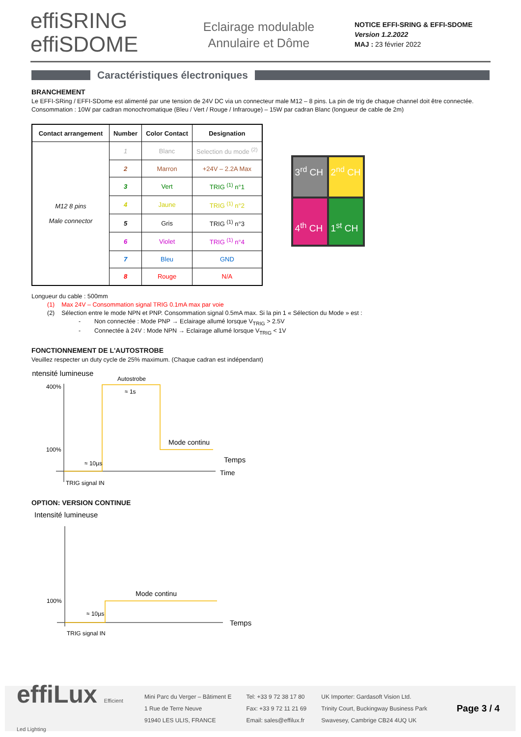effiSRING
effiSDOME
Eclairage modulable
Annulaire et Dôme
NOTICE EFFI-SRING & EFFI-SDOME
Version 1.2.2022
MAJ : 23 février 2022
Caractéristiques électroniques
BRANCHEMENT
Le EFFI-SRing / EFFI-SDome est alimenté par une tension de 24V DC via un connecteur male M12 – 8 pins. La pin de trig de chaque channel doit être connectée.
Consommation : 10W par cadran monochromatique (Bleu / Vert / Rouge / Infrarouge) – 15W par cadran Blanc (longueur de cable de 2m)
| Contact arrangement | Number | Color Contact | Designation |
| --- | --- | --- | --- |
| M12 8 pins Male connector | 1 | Blanc | Selection du mode <sup>(2)</sup> |
| | 2 | Marron | +24V – 2.2A Max |
| | 3 | Vert | TRIG <sup>(1)</sup> n°1 |
| | 4 | Jaune | TRIG <sup>(1)</sup> n°2 |
| | 5 | Gris | TRIG <sup>(1)</sup> n°3 |
| | 6 | Violet | TRIG <sup>(1)</sup> n°4 |
| | 7 | Bleu | GND |
| | 8 | Rouge | N/A |
3<sup>rd</sup> CH
2<sup>nd</sup> CH
4<sup>th</sup> CH
1<sup>st</sup> CH
Longueur du cable : 500mm
(1) Max 24V – Consommation signal TRIG 0.1mA max par voie
(2) Sélection entre le mode NPN et PNP. Consommation signal 0.5mA max. Si la pin 1 « Sélection du Mode » est :
- Non connectée : Mode PNP → Eclairage allumé lorsque V<sub>TRIG</sub> > 2.5V
- Connectée à 24V : Mode NPN → Eclairage allumé lorsque V<sub>TRIG</sub> < 1V
FONCTIONNEMENT DE L'AUTOSTROBE
Veuillez respecter un duty cycle de 25% maximum. (Chaque cadran est indépendant)
Intensité lumineuse
400%
100%
Autostrobe
≈ 1s
Mode continu
≈ 10µs
Temps
Time
TRIG signal IN
OPTION: VERSION CONTINUE
Intensité lumineuse
100%
Mode continu
≈ 10µs
Temps
TRIG signal IN
effiLux Efficient Led Lighting
Mini Parc du Verger – Bâtiment E
1 Rue de Terre Neuve
91940 LES ULIS, FRANCE
Tel: +33 9 72 38 17 80
Fax: +33 9 72 11 21 69
Email: sales@effilux.fr
UK Importer: Gardasoft Vision Ltd.
Trinity Court, Buckingway Business Park
Swavesey, Cambrige CB24 4UQ UK
Page 3 / 4